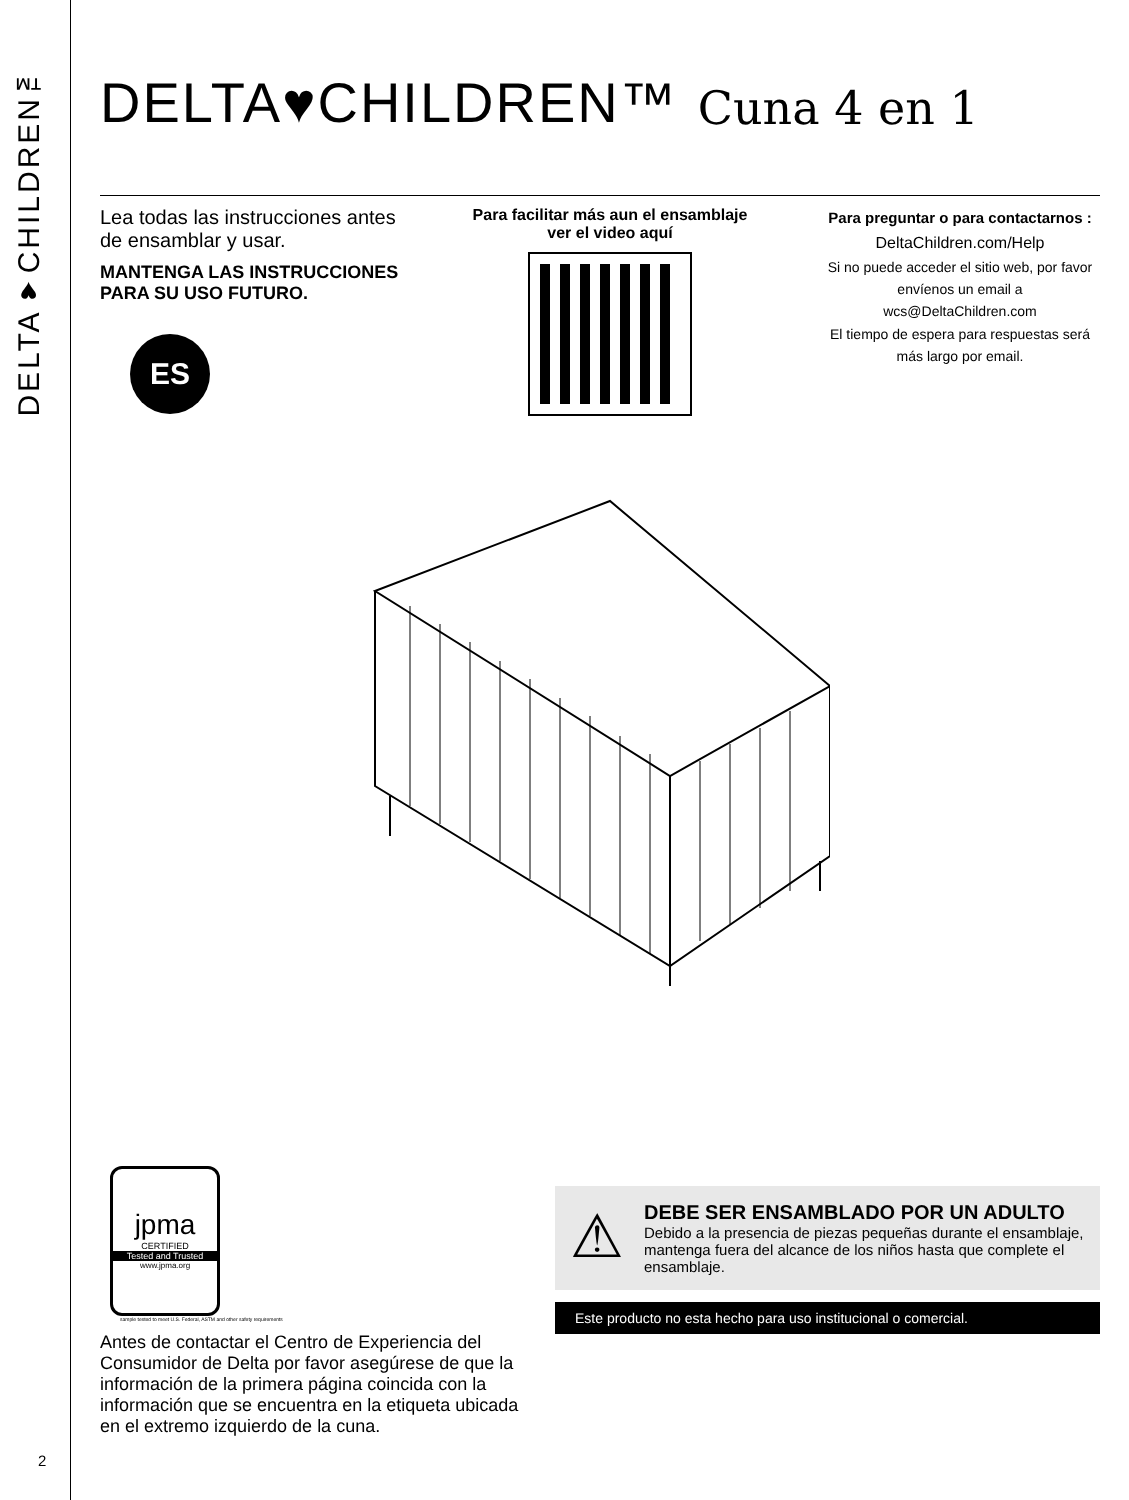DELTA♥CHILDREN™
2
DELTA♥CHILDREN™ Cuna 4 en 1
Lea todas las instrucciones antes de ensamblar y usar.
MANTENGA LAS INSTRUCCIONES PARA SU USO FUTURO.
ES
Para facilitar más aun el ensamblaje ver el video aquí
Para preguntar o para contactarnos :
DeltaChildren.com/Help
Si no puede acceder el sitio web, por favor envíenos un email a
wcs@DeltaChildren.com
El tiempo de espera para respuestas será más largo por email.
jpma
CERTIFIED
Tested and Trusted
www.jpma.org
sample tested to meet U.S. Federal, ASTM and other safety requirements
Antes de contactar el Centro de Experiencia del Consumidor de Delta por favor asegúrese de que la información de la primera página coincida con la información que se encuentra en la etiqueta ubicada en el extremo izquierdo de la cuna.
⚠
DEBE SER ENSAMBLADO POR UN ADULTO
Debido a la presencia de piezas pequeñas durante el ensamblaje, mantenga fuera del alcance de los niños hasta que complete el ensamblaje.
Este producto no esta hecho para uso institucional o comercial.